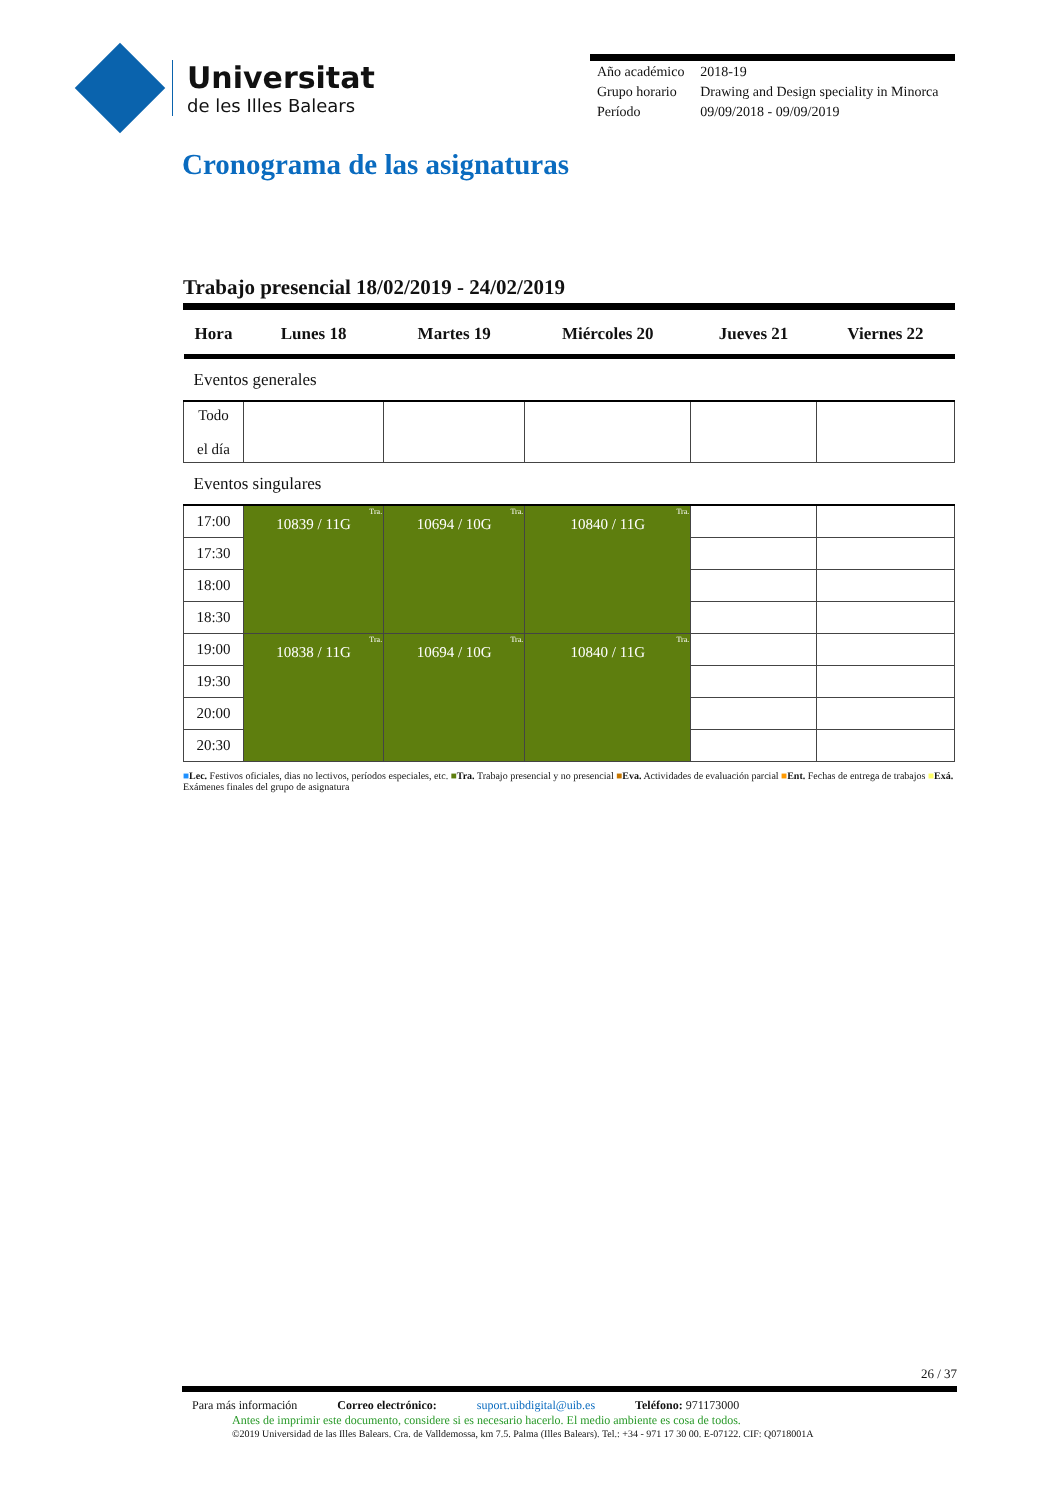Universitat
de les Illes Balears
| Año académico | 2018-19 |
| Grupo horario | Drawing and Design speciality in Minorca |
| Período | 09/09/2018 - 09/09/2019 |
Cronograma de las asignaturas
Trabajo presencial 18/02/2019 - 24/02/2019
| Hora | Lunes 18 | Martes 19 | Miércoles 20 | Jueves 21 | Viernes 22 |
| --- | --- | --- | --- | --- | --- |
| Eventos generales | | | | | |
| Todo el día | | | | | |
| Eventos singulares | | | | | |
| 17:00 | Tra. 10839 / 11G | Tra. 10694 / 10G | Tra. 10840 / 11G | | |
| 17:30 | | | | | |
| 18:00 | | | | | |
| 18:30 | | | | | |
| 19:00 | Tra. 10838 / 11G | Tra. 10694 / 10G | Tra. 10840 / 11G | | |
| 19:30 | | | | | |
| 20:00 | | | | | |
| 20:30 | | | | | |
■Lec. Festivos oficiales, dias no lectivos, períodos especiales, etc. ■Tra. Trabajo presencial y no presencial ■Eva. Actividades de evaluación parcial ■Ent. Fechas de entrega de trabajos ■Exá. Exámenes finales del grupo de asignatura
26 / 37
Para más información Correo electrónico: suport.uibdigital@uib.es Teléfono: 971173000
Antes de imprimir este documento, considere si es necesario hacerlo. El medio ambiente es cosa de todos.
©2019 Universidad de las Illes Balears. Cra. de Valldemossa, km 7.5. Palma (Illes Balears). Tel.: +34 - 971 17 30 00. E-07122. CIF: Q0718001A